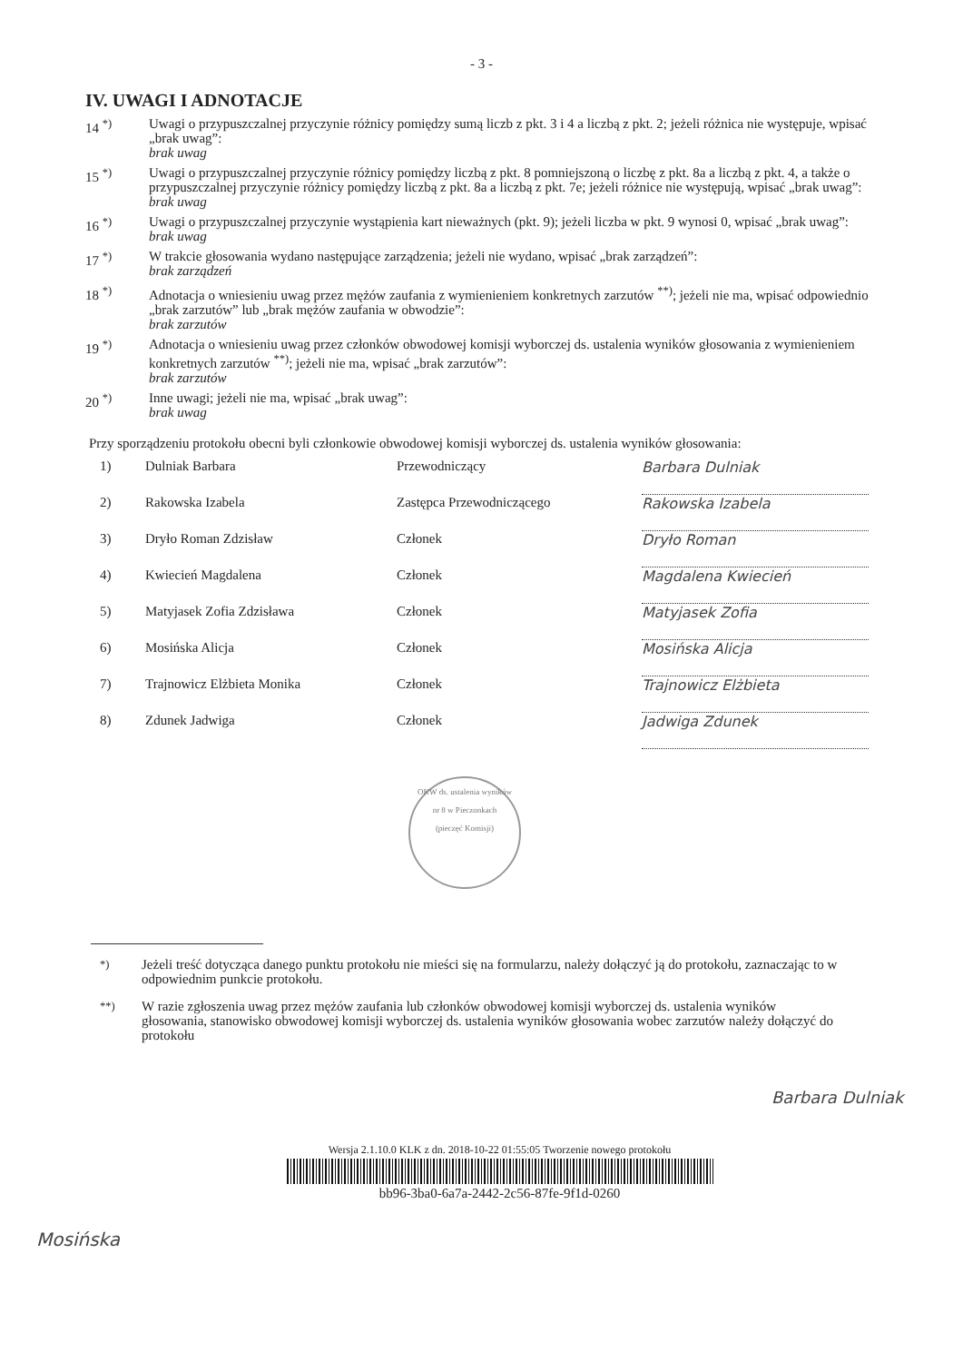- 3 -
IV. UWAGI I ADNOTACJE
14 <sup>*)</sup> Uwagi o przypuszczalnej przyczynie różnicy pomiędzy sumą liczb z pkt. 3 i 4 a liczbą z pkt. 2; jeżeli różnica nie występuje, wpisać „brak uwag”:
brak uwag
15 <sup>*)</sup> Uwagi o przypuszczalnej przyczynie różnicy pomiędzy liczbą z pkt. 8 pomniejszoną o liczbę z pkt. 8a a liczbą z pkt. 4, a także o przypuszczalnej przyczynie różnicy pomiędzy liczbą z pkt. 8a a liczbą z pkt. 7e; jeżeli różnice nie występują, wpisać „brak uwag”:
brak uwag
16 <sup>*)</sup> Uwagi o przypuszczalnej przyczynie wystąpienia kart nieważnych (pkt. 9); jeżeli liczba w pkt. 9 wynosi 0, wpisać „brak uwag”:
brak uwag
17 <sup>*)</sup> W trakcie głosowania wydano następujące zarządzenia; jeżeli nie wydano, wpisać „brak zarządzeń”:
brak zarządzeń
18 <sup>*)</sup> Adnotacja o wniesieniu uwag przez mężów zaufania z wymienieniem konkretnych zarzutów <sup>**)</sup>; jeżeli nie ma, wpisać odpowiednio „brak zarzutów” lub „brak mężów zaufania w obwodzie”:
brak zarzutów
19 <sup>*)</sup> Adnotacja o wniesieniu uwag przez członków obwodowej komisji wyborczej ds. ustalenia wyników głosowania z wymienieniem konkretnych zarzutów <sup>**)</sup>; jeżeli nie ma, wpisać „brak zarzutów”:
brak zarzutów
20 <sup>*)</sup> Inne uwagi; jeżeli nie ma, wpisać „brak uwag”:
brak uwag
Przy sporządzeniu protokołu obecni byli członkowie obwodowej komisji wyborczej ds. ustalenia wyników głosowania:
| 1) | Dulniak Barbara | Przewodniczący | Barbara Dulniak |
| 2) | Rakowska Izabela | Zastępca Przewodniczącego | Rakowska Izabela |
| 3) | Dryło Roman Zdzisław | Członek | Dryło Roman |
| 4) | Kwiecień Magdalena | Członek | Magdalena Kwiecień |
| 5) | Matyjasek Zofia Zdzisława | Członek | Matyjasek Zofia |
| 6) | Mosińska Alicja | Członek | Mosińska Alicja |
| 7) | Trajnowicz Elżbieta Monika | Członek | Trajnowicz Elżbieta |
| 8) | Zdunek Jadwiga | Członek | Jadwiga Zdunek |
OKW ds. ustalenia wyników
nr 8 w Pieczonkach
(pieczęć Komisji)
<sup>*)</sup> Jeżeli treść dotycząca danego punktu protokołu nie mieści się na formularzu, należy dołączyć ją do protokołu, zaznaczając to w odpowiednim punkcie protokołu.
<sup>**)</sup> W razie zgłoszenia uwag przez mężów zaufania lub członków obwodowej komisji wyborczej ds. ustalenia wyników głosowania, stanowisko obwodowej komisji wyborczej ds. ustalenia wyników głosowania wobec zarzutów należy dołączyć do protokołu
Barbara Dulniak
Wersja 2.1.10.0 KLK z dn. 2018-10-22 01:55:05 Tworzenie nowego protokołu
bb96-3ba0-6a7a-2442-2c56-87fe-9f1d-0260
Mosińska